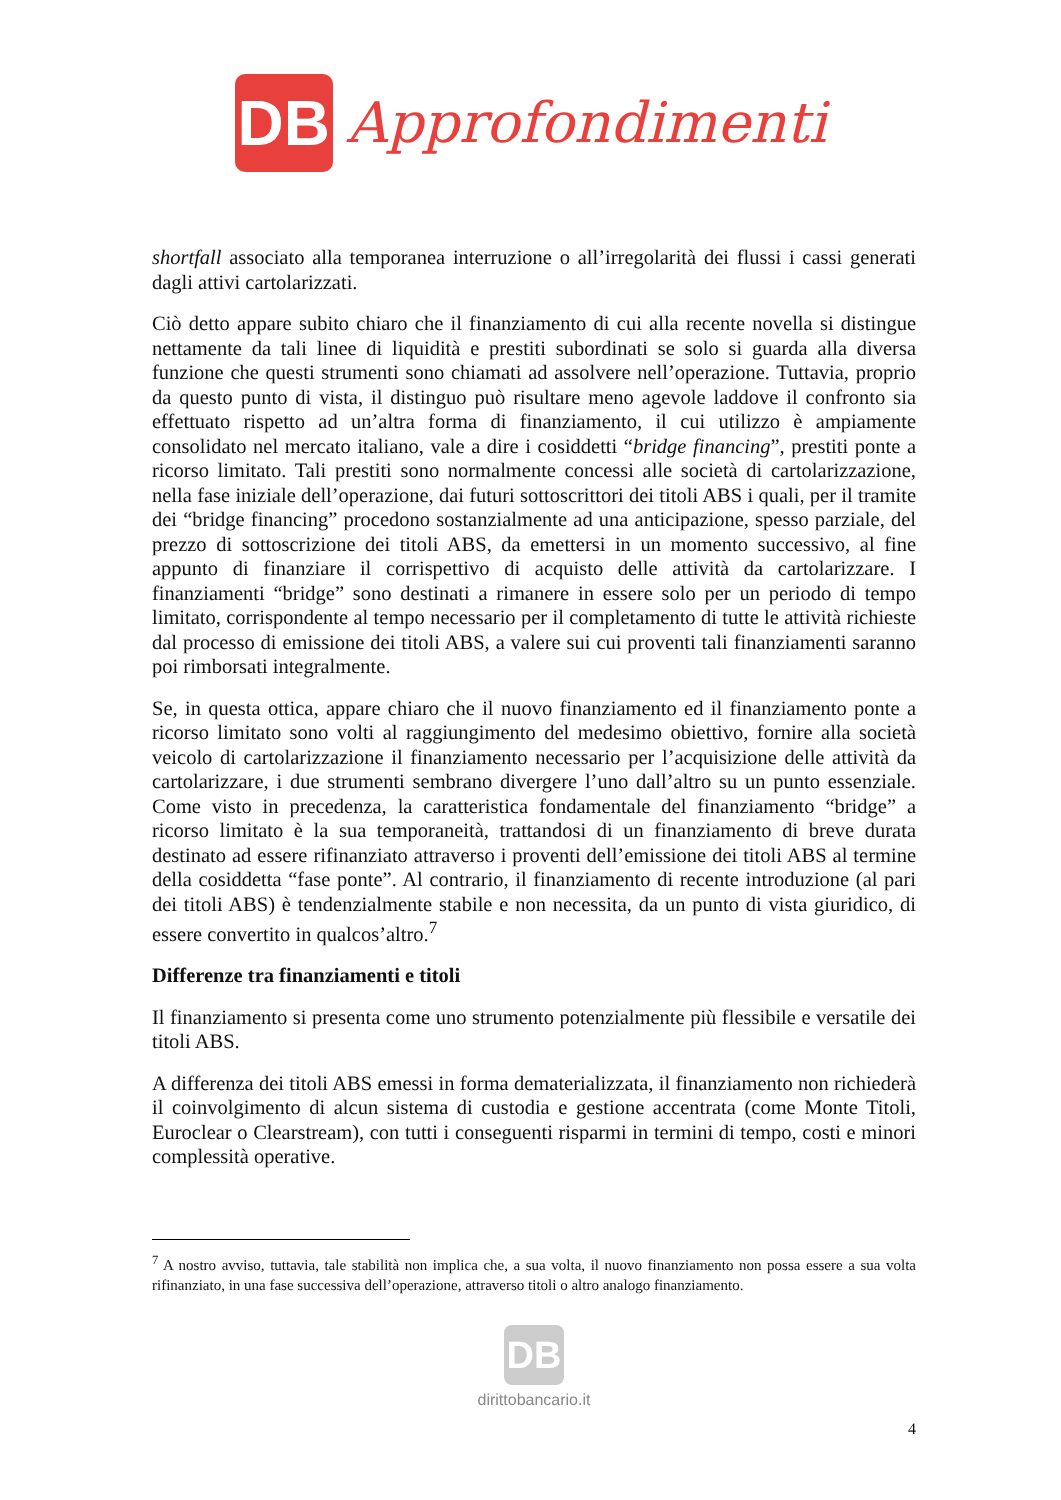DB
Approfondimenti
shortfall associato alla temporanea interruzione o all’irregolarità dei flussi i cassi generati dagli attivi cartolarizzati.
Ciò detto appare subito chiaro che il finanziamento di cui alla recente novella si distingue nettamente da tali linee di liquidità e prestiti subordinati se solo si guarda alla diversa funzione che questi strumenti sono chiamati ad assolvere nell’operazione. Tuttavia, proprio da questo punto di vista, il distinguo può risultare meno agevole laddove il confronto sia effettuato rispetto ad un’altra forma di finanziamento, il cui utilizzo è ampiamente consolidato nel mercato italiano, vale a dire i cosiddetti “bridge financing”, prestiti ponte a ricorso limitato. Tali prestiti sono normalmente concessi alle società di cartolarizzazione, nella fase iniziale dell’operazione, dai futuri sottoscrittori dei titoli ABS i quali, per il tramite dei “bridge financing” procedono sostanzialmente ad una anticipazione, spesso parziale, del prezzo di sottoscrizione dei titoli ABS, da emettersi in un momento successivo, al fine appunto di finanziare il corrispettivo di acquisto delle attività da cartolarizzare. I finanziamenti “bridge” sono destinati a rimanere in essere solo per un periodo di tempo limitato, corrispondente al tempo necessario per il completamento di tutte le attività richieste dal processo di emissione dei titoli ABS, a valere sui cui proventi tali finanziamenti saranno poi rimborsati integralmente.
Se, in questa ottica, appare chiaro che il nuovo finanziamento ed il finanziamento ponte a ricorso limitato sono volti al raggiungimento del medesimo obiettivo, fornire alla società veicolo di cartolarizzazione il finanziamento necessario per l’acquisizione delle attività da cartolarizzare, i due strumenti sembrano divergere l’uno dall’altro su un punto essenziale. Come visto in precedenza, la caratteristica fondamentale del finanziamento “bridge” a ricorso limitato è la sua temporaneità, trattandosi di un finanziamento di breve durata destinato ad essere rifinanziato attraverso i proventi dell’emissione dei titoli ABS al termine della cosiddetta “fase ponte”. Al contrario, il finanziamento di recente introduzione (al pari dei titoli ABS) è tendenzialmente stabile e non necessita, da un punto di vista giuridico, di essere convertito in qualcos’altro.<sup>7</sup>
Differenze tra finanziamenti e titoli
Il finanziamento si presenta come uno strumento potenzialmente più flessibile e versatile dei titoli ABS.
A differenza dei titoli ABS emessi in forma dematerializzata, il finanziamento non richiederà il coinvolgimento di alcun sistema di custodia e gestione accentrata (come Monte Titoli, Euroclear o Clearstream), con tutti i conseguenti risparmi in termini di tempo, costi e minori complessità operative.
<sup>7</sup> A nostro avviso, tuttavia, tale stabilità non implica che, a sua volta, il nuovo finanziamento non possa essere a sua volta rifinanziato, in una fase successiva dell’operazione, attraverso titoli o altro analogo finanziamento.
DB
dirittobancario.it
4